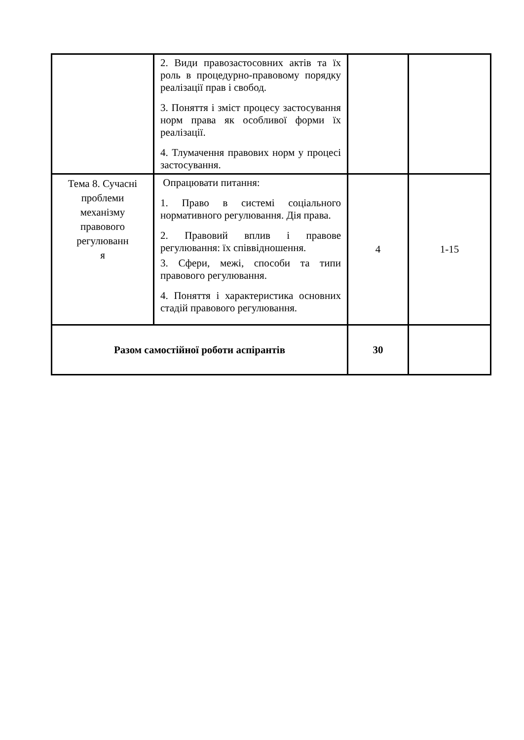| | 2. Види правозастосовних актів та їх роль в процедурно-правовому порядку реалізації прав і свобод. 3. Поняття і зміст процесу застосування норм права як особливої форми їх реалізації. 4. Тлумачення правових норм у процесі застосування. | | |
| Тема 8. Сучасні проблеми механізму правового регулюванн я | Опрацювати питання: 1. Право в системі соціального нормативного регулювання. Дія права. 2. Правовий вплив і правове регулювання: їх співвідношення. 3. Сфери, межі, способи та типи правового регулювання. 4. Поняття і характеристика основних стадій правового регулювання. | 4 | 1-15 |
| Разом самостійної роботи аспірантів | | 30 | |